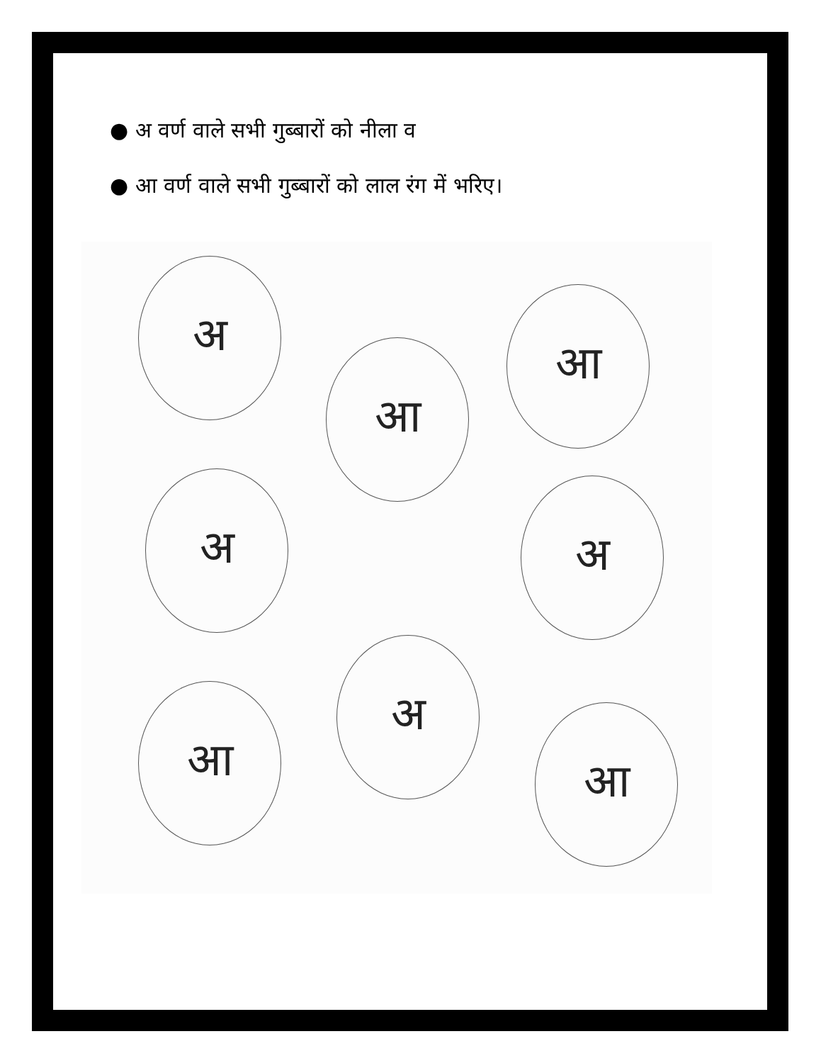● अ वर्ण वाले सभी गुब्बारों को नीला व
● आ वर्ण वाले सभी गुब्बारों को लाल रंग में भरिए।
अ
आ
आ
अ अ
आ
अ
आ